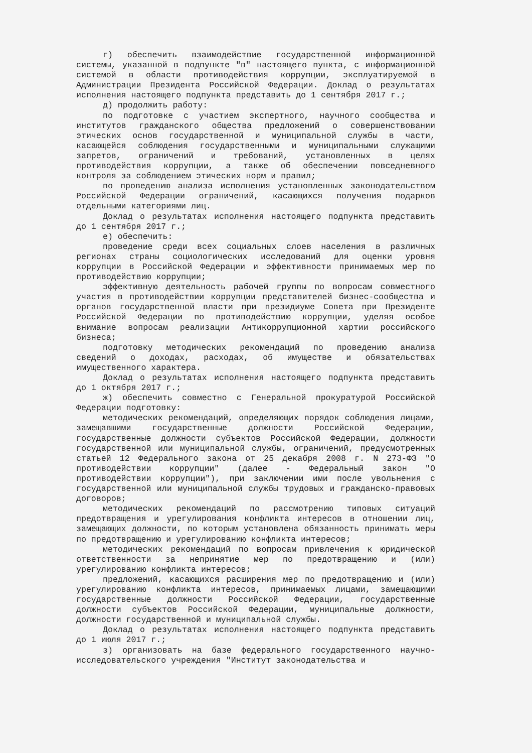г) обеспечить взаимодействие государственной информационной системы, указанной в подпункте "в" настоящего пункта, с информационной системой в области противодействия коррупции, эксплуатируемой в Администрации Президента Российской Федерации. Доклад о результатах исполнения настоящего подпункта представить до 1 сентября 2017 г.;
д) продолжить работу:
по подготовке с участием экспертного, научного сообщества и институтов гражданского общества предложений о совершенствовании этических основ государственной и муниципальной службы в части, касающейся соблюдения государственными и муниципальными служащими запретов, ограничений и требований, установленных в целях противодействия коррупции, а также об обеспечении повседневного контроля за соблюдением этических норм и правил;
по проведению анализа исполнения установленных законодательством Российской Федерации ограничений, касающихся получения подарков отдельными категориями лиц.
Доклад о результатах исполнения настоящего подпункта представить до 1 сентября 2017 г.;
е) обеспечить:
проведение среди всех социальных слоев населения в различных регионах страны социологических исследований для оценки уровня коррупции в Российской Федерации и эффективности принимаемых мер по противодействию коррупции;
эффективную деятельность рабочей группы по вопросам совместного участия в противодействии коррупции представителей бизнес-сообщества и органов государственной власти при президиуме Совета при Президенте Российской Федерации по противодействию коррупции, уделяя особое внимание вопросам реализации Антикоррупционной хартии российского бизнеса;
подготовку методических рекомендаций по проведению анализа сведений о доходах, расходах, об имуществе и обязательствах имущественного характера.
Доклад о результатах исполнения настоящего подпункта представить до 1 октября 2017 г.;
ж) обеспечить совместно с Генеральной прокуратурой Российской Федерации подготовку:
методических рекомендаций, определяющих порядок соблюдения лицами, замещавшими государственные должности Российской Федерации, государственные должности субъектов Российской Федерации, должности государственной или муниципальной службы, ограничений, предусмотренных статьей 12 Федерального закона от 25 декабря 2008 г. N 273-ФЗ "О противодействии коррупции" (далее - Федеральный закон "О противодействии коррупции"), при заключении ими после увольнения с государственной или муниципальной службы трудовых и гражданско-правовых договоров;
методических рекомендаций по рассмотрению типовых ситуаций предотвращения и урегулирования конфликта интересов в отношении лиц, замещающих должности, по которым установлена обязанность принимать меры по предотвращению и урегулированию конфликта интересов;
методических рекомендаций по вопросам привлечения к юридической ответственности за непринятие мер по предотвращению и (или) урегулированию конфликта интересов;
предложений, касающихся расширения мер по предотвращению и (или) урегулированию конфликта интересов, принимаемых лицами, замещающими государственные должности Российской Федерации, государственные должности субъектов Российской Федерации, муниципальные должности, должности государственной и муниципальной службы.
Доклад о результатах исполнения настоящего подпункта представить до 1 июля 2017 г.;
з) организовать на базе федерального государственного научно-исследовательского учреждения "Институт законодательства и